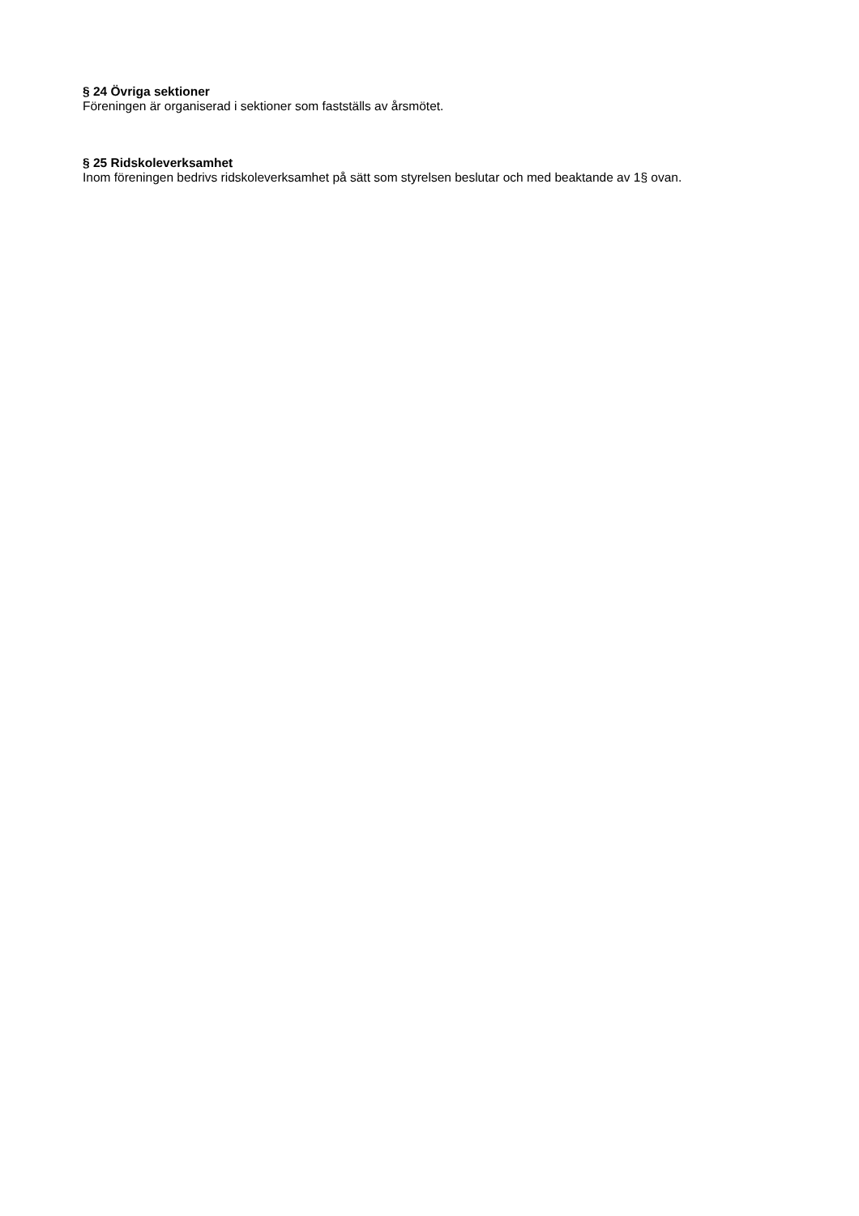§ 24 Övriga sektioner
Föreningen är organiserad i sektioner som fastställs av årsmötet.
§ 25 Ridskoleverksamhet
Inom föreningen bedrivs ridskoleverksamhet på sätt som styrelsen beslutar och med beaktande av 1§ ovan.